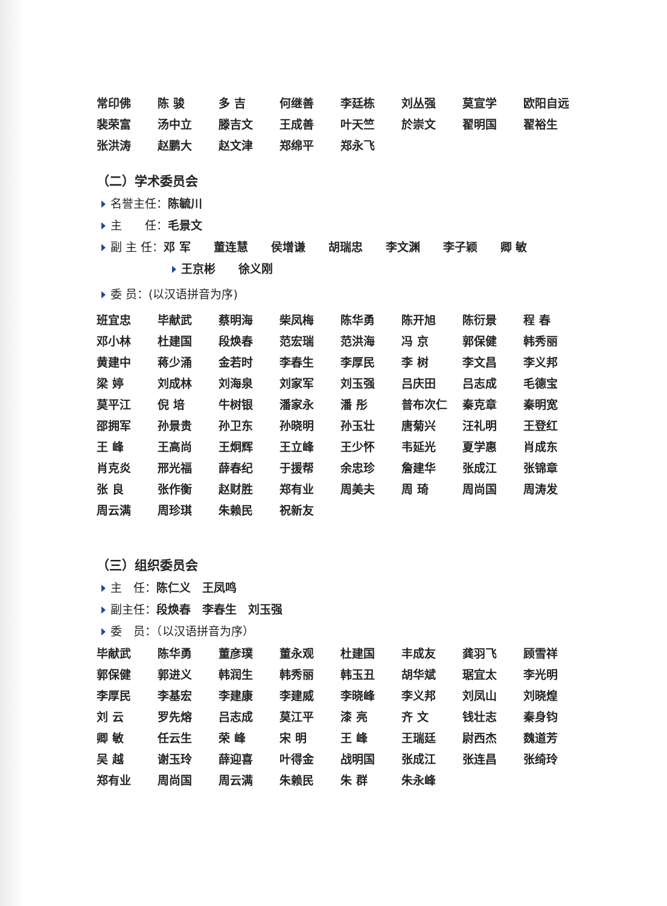| 常印佛 | 陈 骏 | 多 吉 | 何继善 | 李廷栋 | 刘丛强 | 莫宣学 | 欧阳自远 |
| 裴荣富 | 汤中立 | 滕吉文 | 王成善 | 叶天竺 | 於崇文 | 翟明国 | 翟裕生 |
| 张洪涛 | 赵鹏大 | 赵文津 | 郑绵平 | 郑永飞 | | | |
（二）学术委员会
名誉主任：陈毓川
主　　任：毛景文
副 主 任：邓 军　　董连慧　　侯增谦　　胡瑞忠　　李文渊　　李子颖　　卿 敏
王京彬　　徐义刚
委 员：(以汉语拼音为序)
| 班宜忠 | 毕献武 | 蔡明海 | 柴凤梅 | 陈华勇 | 陈开旭 | 陈衍景 | 程 春 |
| 邓小林 | 杜建国 | 段焕春 | 范宏瑞 | 范洪海 | 冯 京 | 郭保健 | 韩秀丽 |
| 黄建中 | 蒋少涌 | 金若时 | 李春生 | 李厚民 | 李 树 | 李文昌 | 李义邦 |
| 梁 婷 | 刘成林 | 刘海泉 | 刘家军 | 刘玉强 | 吕庆田 | 吕志成 | 毛德宝 |
| 莫平江 | 倪 培 | 牛树银 | 潘家永 | 潘 彤 | 普布次仁 | 秦克章 | 秦明宽 |
| 邵拥军 | 孙景贵 | 孙卫东 | 孙晓明 | 孙玉壮 | 唐菊兴 | 汪礼明 | 王登红 |
| 王 峰 | 王高尚 | 王炯辉 | 王立峰 | 王少怀 | 韦延光 | 夏学惠 | 肖成东 |
| 肖克炎 | 邢光福 | 薛春纪 | 于援帮 | 余忠珍 | 詹建华 | 张成江 | 张锦章 |
| 张 良 | 张作衡 | 赵财胜 | 郑有业 | 周美夫 | 周 琦 | 周尚国 | 周涛发 |
| 周云满 | 周珍琪 | 朱赖民 | 祝新友 | | | | |
（三）组织委员会
主　任：陈仁义　王凤鸣
副主任：段焕春　李春生　刘玉强
委　员：（以汉语拼音为序）
| 毕献武 | 陈华勇 | 董彦璞 | 董永观 | 杜建国 | 丰成友 | 龚羽飞 | 顾雪祥 |
| 郭保健 | 郭进义 | 韩润生 | 韩秀丽 | 韩玉丑 | 胡华斌 | 琚宜太 | 李光明 |
| 李厚民 | 李基宏 | 李建康 | 李建威 | 李晓峰 | 李义邦 | 刘凤山 | 刘晓煌 |
| 刘 云 | 罗先熔 | 吕志成 | 莫江平 | 漆 亮 | 齐 文 | 钱壮志 | 秦身钧 |
| 卿 敏 | 任云生 | 荣 峰 | 宋 明 | 王 峰 | 王瑞廷 | 尉西杰 | 魏道芳 |
| 吴 越 | 谢玉玲 | 薛迎喜 | 叶得金 | 战明国 | 张成江 | 张连昌 | 张绮玲 |
| 郑有业 | 周尚国 | 周云满 | 朱赖民 | 朱 群 | 朱永峰 | | |